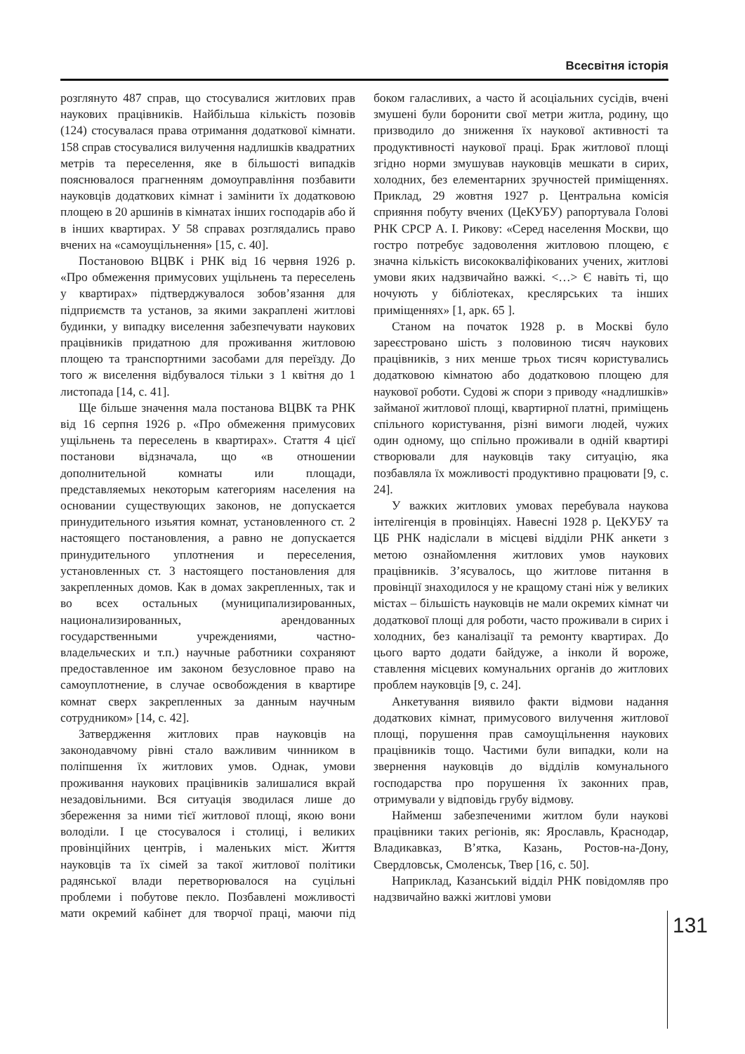Всесвітня історія
розглянуто 487 справ, що стосувалися житлових прав наукових працівників. Найбільша кількість позовів (124) стосувалася права отримання додаткової кімнати. 158 справ стосувалися вилучення надлишків квадратних метрів та переселення, яке в більшості випадків пояснювалося прагненням домоуправління позбавити науковців додаткових кімнат і замінити їх додатковою площею в 20 аршинів в кімнатах інших господарів або й в інших квартирах. У 58 справах розглядались право вчених на «самоущільнення» [15, с. 40].
Постановою ВЦВК і РНК від 16 червня 1926 р. «Про обмеження примусових ущільнень та переселень у квартирах» підтверджувалося зобов’язання для підприємств та установ, за якими закраплені житлові будинки, у випадку виселення забезпечувати наукових працівників придатною для проживання житловою площею та транспортними засобами для переїзду. До того ж виселення відбувалося тільки з 1 квітня до 1 листопада [14, с. 41].
Ще більше значення мала постанова ВЦВК та РНК від 16 серпня 1926 р. «Про обмеження примусових ущільнень та переселень в квартирах». Стаття 4 цієї постанови відзначала, що «в отношении дополнительной комнаты или площади, представляемых некоторым категориям населения на основании существующих законов, не допускается принудительного изьятия комнат, установленного ст. 2 настоящего постановления, а равно не допускается принудительного уплотнения и переселения, установленных ст. 3 настоящего постановления для закрепленных домов. Как в домах закрепленных, так и во всех остальных (муниципализированных, национализированных, арендованных государственными учреждениями, частно-владельческих и т.п.) научные работники сохраняют предоставленное им законом безусловное право на самоуплотнение, в случае освобождения в квартире комнат сверх закрепленных за данным научным сотрудником» [14, с. 42].
Затвердження житлових прав науковців на законодавчому рівні стало важливим чинником в поліпшення їх житлових умов. Однак, умови проживання наукових працівників залишалися вкрай незадовільними. Вся ситуація зводилася лише до збереження за ними тієї житлової площі, якою вони володіли. І це стосувалося і столиці, і великих провінційних центрів, і маленьких міст. Життя науковців та їх сімей за такої житлової політики радянської влади перетворювалося на суцільні проблеми і побутове пекло. Позбавлені можливості мати окремий кабінет для творчої праці, маючи під боком галасливих, а часто й асоціальних сусідів, вчені змушені були боронити свої метри житла, родину, що призводило до зниження їх наукової активності та продуктивності наукової праці. Брак житлової площі згідно норми змушував науковців мешкати в сирих, холодних, без елементарних зручностей приміщеннях. Приклад, 29 жовтня 1927 р. Центральна комісія сприяння побуту вчених (ЦеКУБУ) рапортувала Голові РНК СРСР А. І. Рикову: «Серед населення Москви, що гостро потребує задоволення житловою площею, є значна кількість висококваліфікованих учених, житлові умови яких надзвичайно важкі. <…> Є навіть ті, що ночують у бібліотеках, креслярських та інших приміщеннях» [1, арк. 65 ].
Станом на початок 1928 р. в Москві було зареєстровано шість з половиною тисяч наукових працівників, з них менше трьох тисяч користувались додатковою кімнатою або додатковою площею для наукової роботи. Судові ж спори з приводу «надлишків» займаної житлової площі, квартирної платні, приміщень спільного користування, різні вимоги людей, чужих один одному, що спільно проживали в одній квартирі створювали для науковців таку ситуацію, яка позбавляла їх можливості продуктивно працювати [9, с. 24].
У важких житлових умовах перебувала наукова інтелігенція в провінціях. Навесні 1928 р. ЦеКУБУ та ЦБ РНК надіслали в місцеві відділи РНК анкети з метою ознайомлення житлових умов наукових працівників. З’ясувалось, що житлове питання в провінції знаходилося у не кращому стані ніж у великих містах – більшість науковців не мали окремих кімнат чи додаткової площі для роботи, часто проживали в сирих і холодних, без каналізації та ремонту квартирах. До цього варто додати байдуже, а інколи й вороже, ставлення місцевих комунальних органів до житлових проблем науковців [9, с. 24].
Анкетування виявило факти відмови надання додаткових кімнат, примусового вилучення житлової площі, порушення прав самоущільнення наукових працівників тощо. Частими були випадки, коли на звернення науковців до відділів комунального господарства про порушення їх законних прав, отримували у відповідь грубу відмову.
Найменш забезпеченими житлом були наукові працівники таких регіонів, як: Ярославль, Краснодар, Владикавказ, В’ятка, Казань, Ростов-на-Дону, Свердловськ, Смоленськ, Твер [16, с. 50].
Наприклад, Казанський відділ РНК повідомляв про надзвичайно важкі житлові умови
131